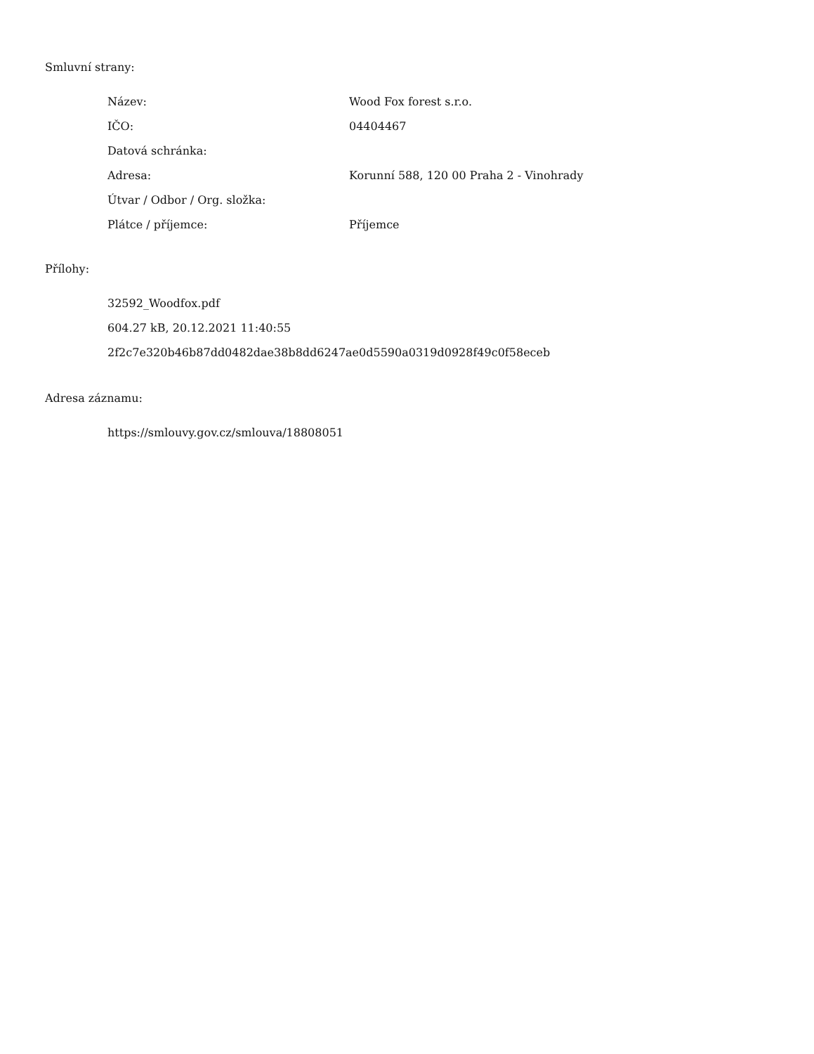Smluvní strany:
| Název: | Wood Fox forest s.r.o. |
| IČO: | 04404467 |
| Datová schránka: | |
| Adresa: | Korunní 588, 120 00 Praha 2 - Vinohrady |
| Útvar / Odbor / Org. složka: | |
| Plátce / příjemce: | Příjemce |
Přílohy:
32592_Woodfox.pdf
604.27 kB, 20.12.2021 11:40:55
2f2c7e320b46b87dd0482dae38b8dd6247ae0d5590a0319d0928f49c0f58eceb
Adresa záznamu:
https://smlouvy.gov.cz/smlouva/18808051